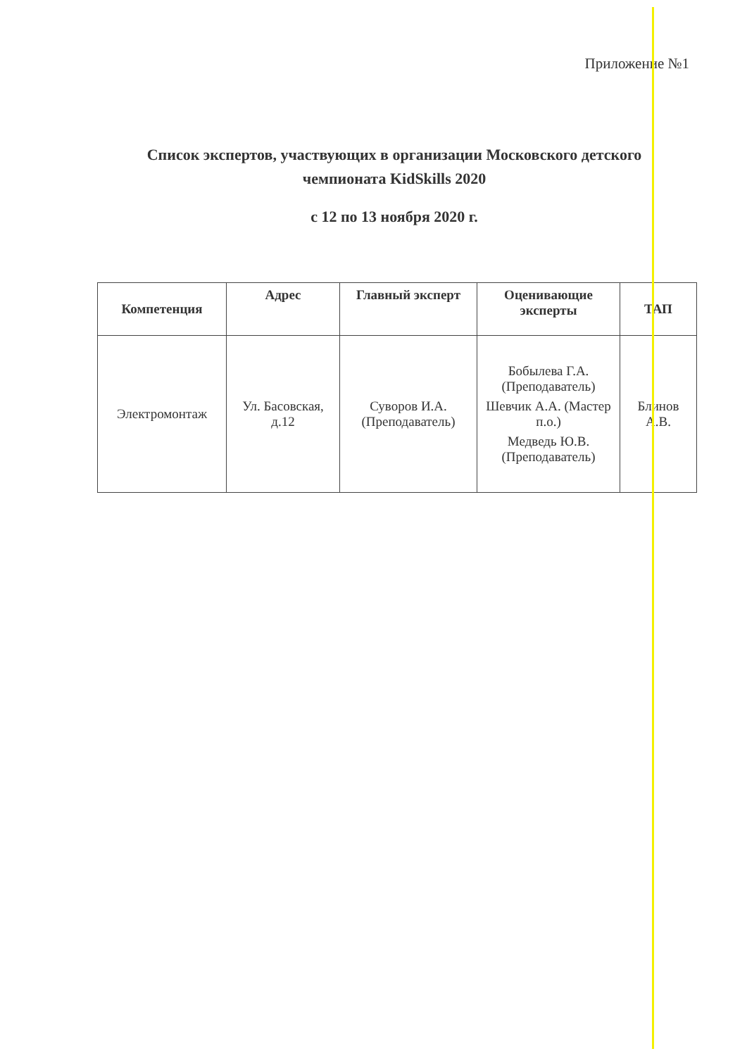Приложение №1
Список экспертов, участвующих в организации Московского детского чемпионата KidSkills 2020
с 12 по 13 ноября 2020 г.
| Компетенция | Адрес | Главный эксперт | Оценивающие эксперты | ТАП |
| --- | --- | --- | --- | --- |
| Электромонтаж | Ул. Басовская, д.12 | Суворов И.А. (Преподаватель) | Бобылева Г.А. (Преподаватель) Шевчик А.А. (Мастер п.о.) Медведь Ю.В. (Преподаватель) | Блинов А.В. |